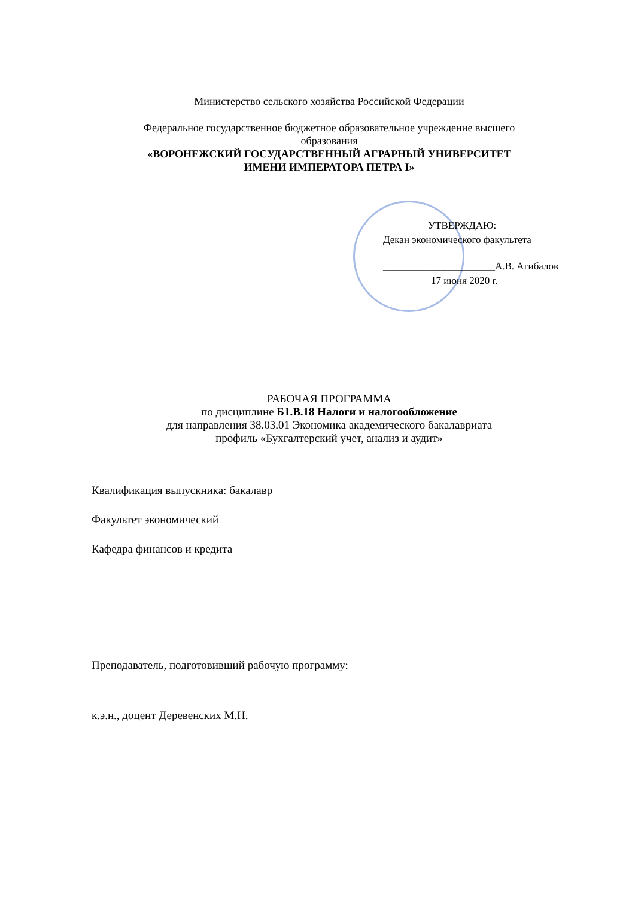Министерство сельского хозяйства Российской Федерации
Федеральное государственное бюджетное образовательное учреждение высшего образования
«ВОРОНЕЖСКИЙ ГОСУДАРСТВЕННЫЙ АГРАРНЫЙ УНИВЕРСИТЕТ
ИМЕНИ ИМПЕРАТОРА ПЕТРА I»
УТВЕРЖДАЮ:
Декан экономического факультета
______________________А.В. Агибалов
17 июня 2020 г.
РАБОЧАЯ ПРОГРАММА
по дисциплине Б1.В.18 Налоги и налогообложение
для направления 38.03.01 Экономика академического бакалавриата
профиль «Бухгалтерский учет, анализ и аудит»
Квалификация выпускника: бакалавр
Факультет экономический
Кафедра финансов и кредита
Преподаватель, подготовивший рабочую программу:
к.э.н., доцент Деревенских М.Н.